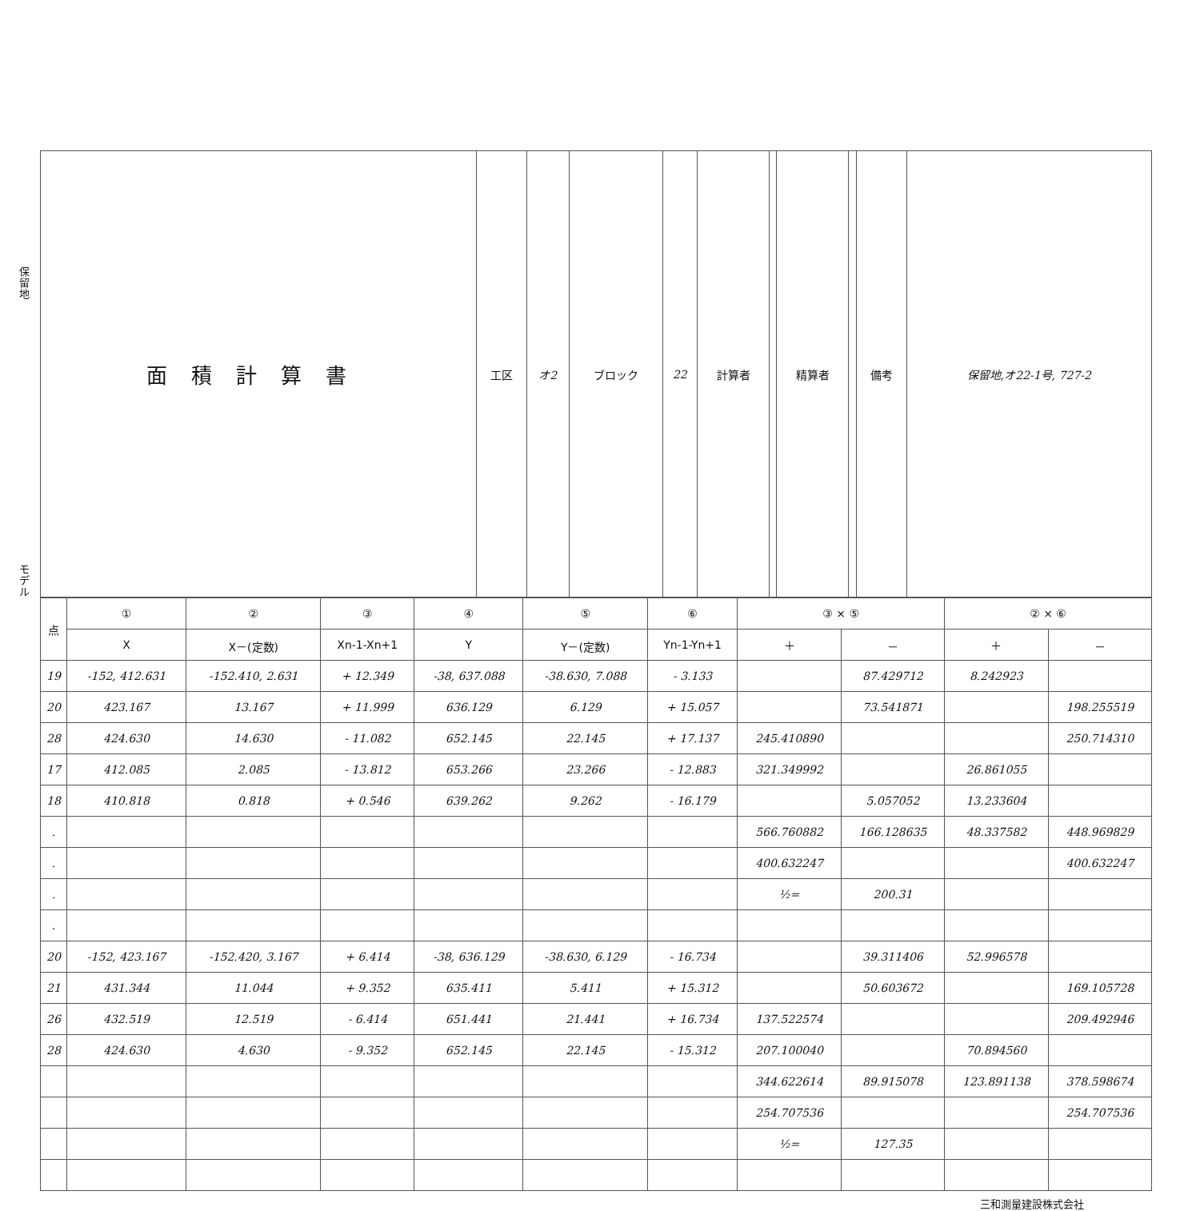保
留
地
モ
デ
ル
| 面積計算書 | 工区 | オ2 | ブロック | 22 | 計算者 | | 精算者 | | 備考 | 保留地,オ22-1号, 727-2 |
| 点 | ① | ② | ③ | ④ | ⑤ | ⑥ | ③ × ⑤ | | ② × ⑥ | |
| --- | --- | --- | --- | --- | --- | --- | --- | --- | --- | --- |
| | X | X－(定数) | Xn-1-Xn+1 | Y | Y－(定数) | Yn-1-Yn+1 | ＋ | － | ＋ | － |
| 19 | -152, 412.631 | -152.410, 2.631 | + 12.349 | -38, 637.088 | -38.630, 7.088 | - 3.133 | | 87.429712 | 8.242923 | |
| 20 | 423.167 | 13.167 | + 11.999 | 636.129 | 6.129 | + 15.057 | | 73.541871 | | 198.255519 |
| 28 | 424.630 | 14.630 | - 11.082 | 652.145 | 22.145 | + 17.137 | 245.410890 | | | 250.714310 |
| 17 | 412.085 | 2.085 | - 13.812 | 653.266 | 23.266 | - 12.883 | 321.349992 | | 26.861055 | |
| 18 | 410.818 | 0.818 | + 0.546 | 639.262 | 9.262 | - 16.179 | | 5.057052 | 13.233604 | |
| . | | | | | | | 566.760882 | 166.128635 | 48.337582 | 448.969829 |
| . | | | | | | | 400.632247 | | | 400.632247 |
| . | | | | | | | ½= | 200.31 | | |
| . | | | | | | | | | | |
| 20 | -152, 423.167 | -152.420, 3.167 | + 6.414 | -38, 636.129 | -38.630, 6.129 | - 16.734 | | 39.311406 | 52.996578 | |
| 21 | 431.344 | 11.044 | + 9.352 | 635.411 | 5.411 | + 15.312 | | 50.603672 | | 169.105728 |
| 26 | 432.519 | 12.519 | - 6.414 | 651.441 | 21.441 | + 16.734 | 137.522574 | | | 209.492946 |
| 28 | 424.630 | 4.630 | - 9.352 | 652.145 | 22.145 | - 15.312 | 207.100040 | | 70.894560 | |
| | | | | | | | 344.622614 | 89.915078 | 123.891138 | 378.598674 |
| | | | | | | | 254.707536 | | | 254.707536 |
| | | | | | | | ½= | 127.35 | | |
三和測量建設株式会社